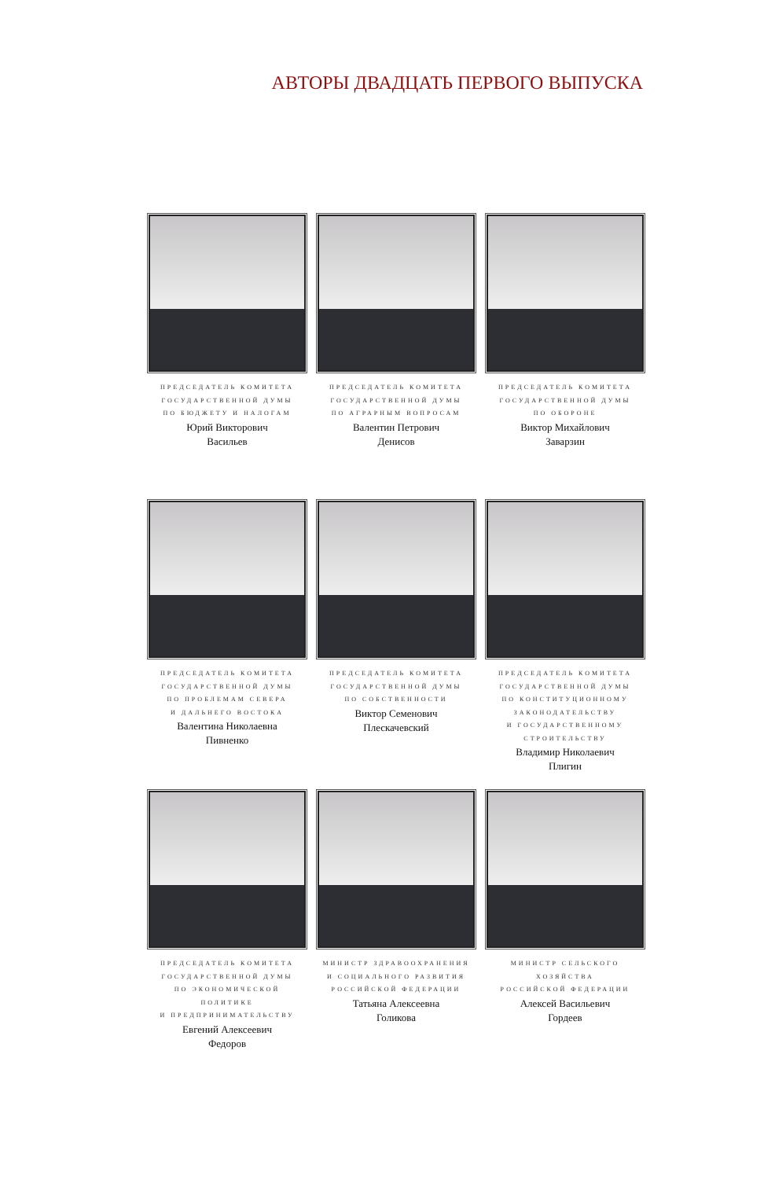АВТОРЫ ДВАДЦАТЬ ПЕРВОГО ВЫПУСКА
ПРЕДСЕДАТЕЛЬ КОМИТЕТА
ГОСУДАРСТВЕННОЙ ДУМЫ
ПО БЮДЖЕТУ И НАЛОГАМ
Юрий Викторович
Васильев
ПРЕДСЕДАТЕЛЬ КОМИТЕТА
ГОСУДАРСТВЕННОЙ ДУМЫ
ПО АГРАРНЫМ ВОПРОСАМ
Валентин Петрович
Денисов
ПРЕДСЕДАТЕЛЬ КОМИТЕТА
ГОСУДАРСТВЕННОЙ ДУМЫ
ПО ОБОРОНЕ
Виктор Михайлович
Заварзин
ПРЕДСЕДАТЕЛЬ КОМИТЕТА
ГОСУДАРСТВЕННОЙ ДУМЫ
ПО ПРОБЛЕМАМ СЕВЕРА
И ДАЛЬНЕГО ВОСТОКА
Валентина Николаевна
Пивненко
ПРЕДСЕДАТЕЛЬ КОМИТЕТА
ГОСУДАРСТВЕННОЙ ДУМЫ
ПО СОБСТВЕННОСТИ
Виктор Семенович
Плескачевский
ПРЕДСЕДАТЕЛЬ КОМИТЕТА
ГОСУДАРСТВЕННОЙ ДУМЫ
ПО КОНСТИТУЦИОННОМУ
ЗАКОНОДАТЕЛЬСТВУ
И ГОСУДАРСТВЕННОМУ
СТРОИТЕЛЬСТВУ
Владимир Николаевич
Плигин
ПРЕДСЕДАТЕЛЬ КОМИТЕТА
ГОСУДАРСТВЕННОЙ ДУМЫ
ПО ЭКОНОМИЧЕСКОЙ ПОЛИТИКЕ
И ПРЕДПРИНИМАТЕЛЬСТВУ
Евгений Алексеевич
Федоров
МИНИСТР ЗДРАВООХРАНЕНИЯ
И СОЦИАЛЬНОГО РАЗВИТИЯ
РОССИЙСКОЙ ФЕДЕРАЦИИ
Татьяна Алексеевна
Голикова
МИНИСТР СЕЛЬСКОГО ХОЗЯЙСТВА
РОССИЙСКОЙ ФЕДЕРАЦИИ
Алексей Васильевич
Гордеев